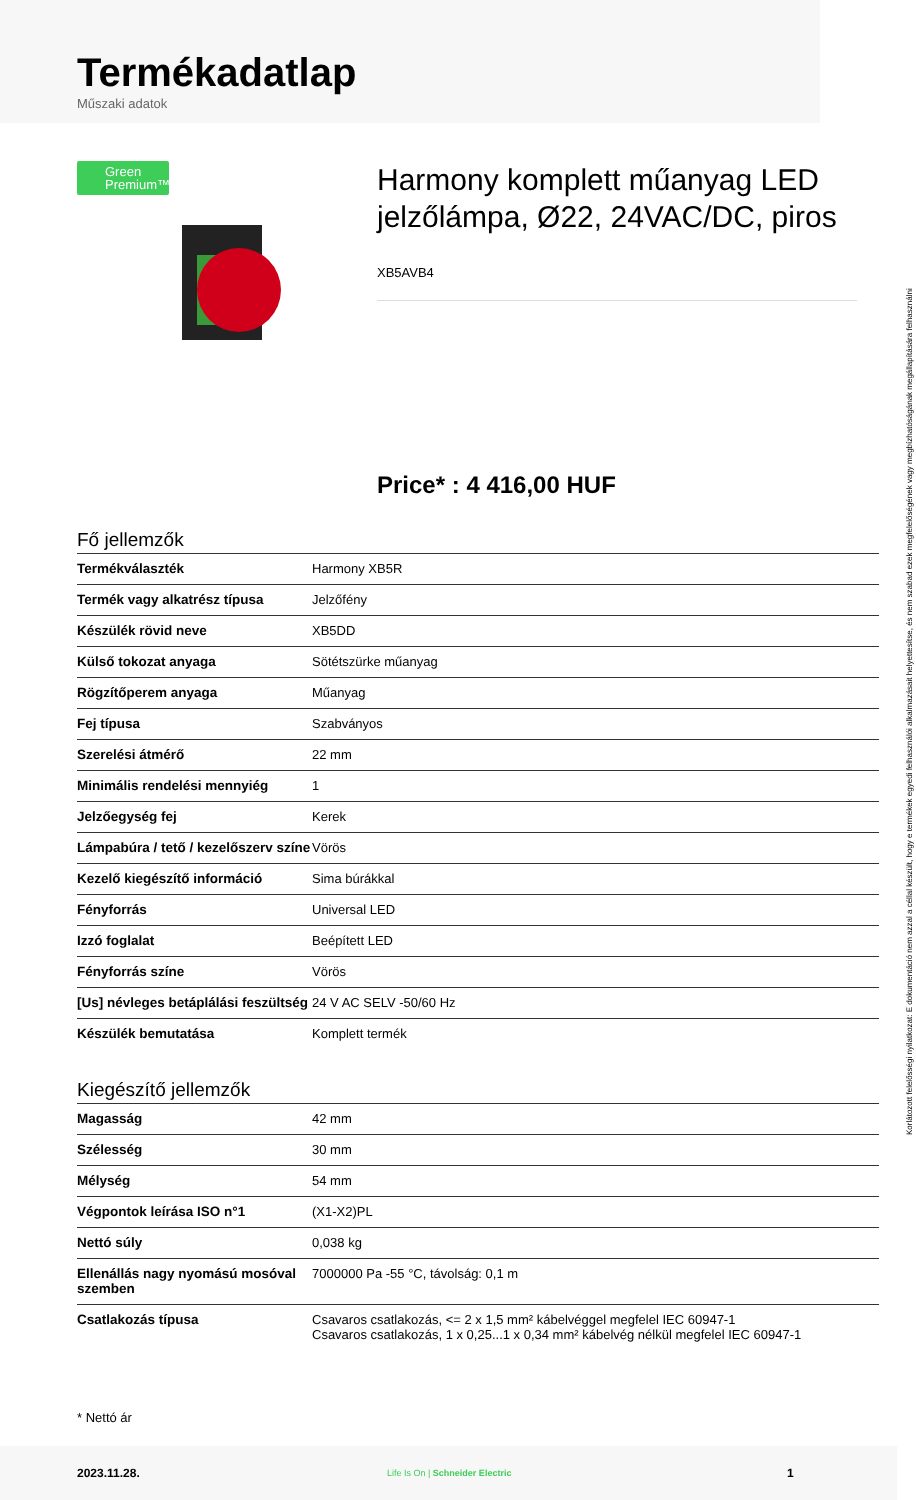Termékadatlap
Műszaki adatok
Green
Premium™
Harmony komplett műanyag LED jelzőlámpa, Ø22, 24VAC/DC, piros
XB5AVB4
Price* : 4 416,00 HUF
Fő jellemzők
| Termékválaszték | Harmony XB5R |
| Termék vagy alkatrész típusa | Jelzőfény |
| Készülék rövid neve | XB5DD |
| Külső tokozat anyaga | Sötétszürke műanyag |
| Rögzítőperem anyaga | Műanyag |
| Fej típusa | Szabványos |
| Szerelési átmérő | 22 mm |
| Minimális rendelési mennyiég | 1 |
| Jelzőegység fej | Kerek |
| Lámpabúra / tető / kezelőszerv színe | Vörös |
| Kezelő kiegészítő információ | Sima búrákkal |
| Fényforrás | Universal LED |
| Izzó foglalat | Beépített LED |
| Fényforrás színe | Vörös |
| [Us] névleges betáplálási feszültség | 24 V AC SELV -50/60 Hz |
| Készülék bemutatása | Komplett termék |
Kiegészítő jellemzők
| Magasság | 42 mm |
| Szélesség | 30 mm |
| Mélység | 54 mm |
| Végpontok leírása ISO n°1 | (X1-X2)PL |
| Nettó súly | 0,038 kg |
| Ellenállás nagy nyomású mosóval szemben | 7000000 Pa -55 °C, távolság: 0,1 m |
| Csatlakozás típusa | Csavaros csatlakozás, <= 2 x 1,5 mm² kábelvéggel megfelel IEC 60947-1 Csavaros csatlakozás, 1 x 0,25...1 x 0,34 mm² kábelvég nélkül megfelel IEC 60947-1 |
* Nettó ár
Korlátozott felelősségi nyilatkozat: E dokumentáció nem azzal a céllal készült, hogy e termékek egyedi felhasználói alkalmazásait helyettesítse, és nem szabad ezek megfelelőségének vagy megbízhatóságának megállapítására felhasználni
2023.11.28. Life Is On | Schneider Electric 1